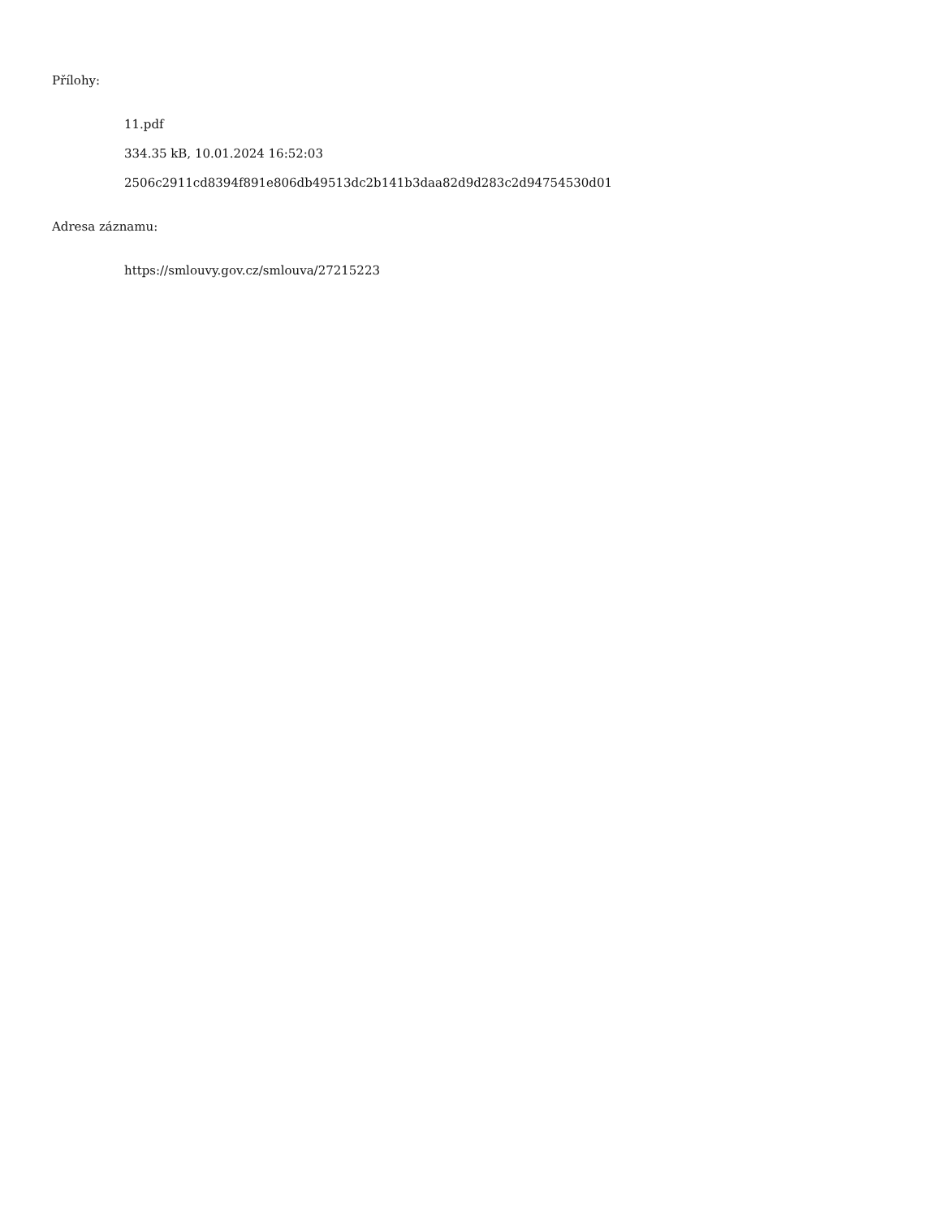Přílohy:
11.pdf
334.35 kB, 10.01.2024 16:52:03
2506c2911cd8394f891e806db49513dc2b141b3daa82d9d283c2d94754530d01
Adresa záznamu:
https://smlouvy.gov.cz/smlouva/27215223